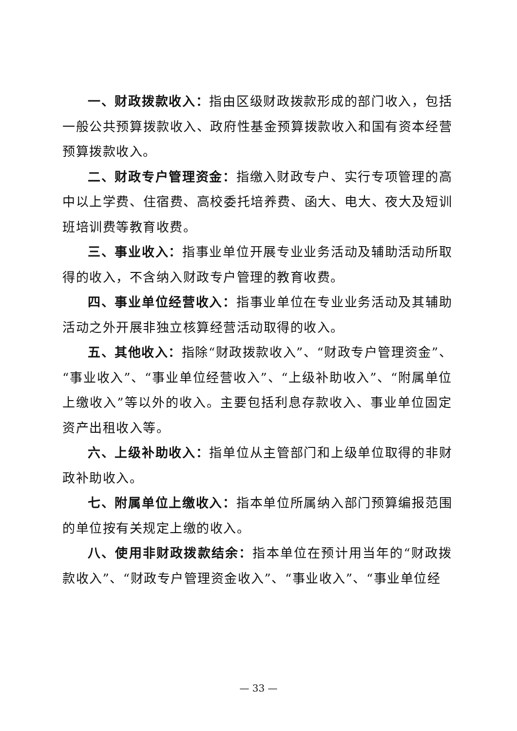一、财政拨款收入：指由区级财政拨款形成的部门收入，包括一般公共预算拨款收入、政府性基金预算拨款收入和国有资本经营预算拨款收入。
二、财政专户管理资金：指缴入财政专户、实行专项管理的高中以上学费、住宿费、高校委托培养费、函大、电大、夜大及短训班培训费等教育收费。
三、事业收入：指事业单位开展专业业务活动及辅助活动所取得的收入，不含纳入财政专户管理的教育收费。
四、事业单位经营收入：指事业单位在专业业务活动及其辅助活动之外开展非独立核算经营活动取得的收入。
五、其他收入：指除“财政拨款收入”、“财政专户管理资金”、“事业收入”、“事业单位经营收入”、“上级补助收入”、“附属单位上缴收入”等以外的收入。主要包括利息存款收入、事业单位固定资产出租收入等。
六、上级补助收入：指单位从主管部门和上级单位取得的非财政补助收入。
七、附属单位上缴收入：指本单位所属纳入部门预算编报范围的单位按有关规定上缴的收入。
八、使用非财政拨款结余：指本单位在预计用当年的“财政拨款收入”、“财政专户管理资金收入”、“事业收入”、“事业单位经
— 33 —